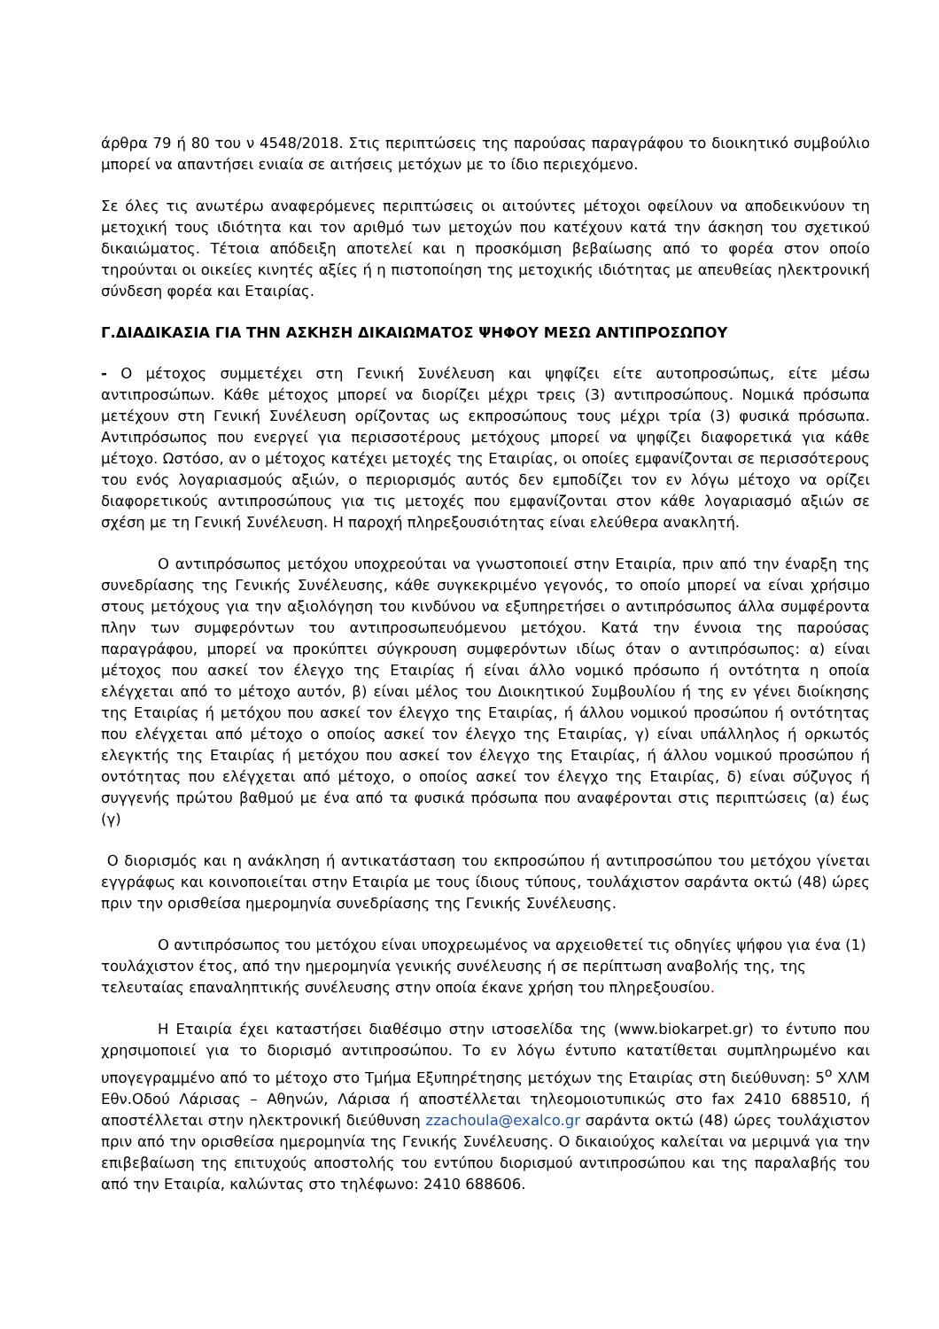άρθρα 79 ή 80 του ν 4548/2018. Στις περιπτώσεις της παρούσας παραγράφου το διοικητικό συμβούλιο μπορεί να απαντήσει ενιαία σε αιτήσεις μετόχων με το ίδιο περιεχόμενο.
Σε όλες τις ανωτέρω αναφερόμενες περιπτώσεις οι αιτούντες μέτοχοι οφείλουν να αποδεικνύουν τη μετοχική τους ιδιότητα και τον αριθμό των μετοχών που κατέχουν κατά την άσκηση του σχετικού δικαιώματος. Τέτοια απόδειξη αποτελεί και η προσκόμιση βεβαίωσης από το φορέα στον οποίο τηρούνται οι οικείες κινητές αξίες ή η πιστοποίηση της μετοχικής ιδιότητας με απευθείας ηλεκτρονική σύνδεση φορέα και Εταιρίας.
Γ.ΔΙΑΔΙΚΑΣΙΑ ΓΙΑ ΤΗΝ ΑΣΚΗΣΗ ΔΙΚΑΙΩΜΑΤΟΣ ΨΗΦΟΥ ΜΕΣΩ ΑΝΤΙΠΡΟΣΩΠΟΥ
- Ο μέτοχος συμμετέχει στη Γενική Συνέλευση και ψηφίζει είτε αυτοπροσώπως, είτε μέσω αντιπροσώπων. Κάθε μέτοχος μπορεί να διορίζει μέχρι τρεις (3) αντιπροσώπους. Νομικά πρόσωπα μετέχουν στη Γενική Συνέλευση ορίζοντας ως εκπροσώπους τους μέχρι τρία (3) φυσικά πρόσωπα. Αντιπρόσωπος που ενεργεί για περισσοτέρους μετόχους μπορεί να ψηφίζει διαφορετικά για κάθε μέτοχο. Ωστόσο, αν ο μέτοχος κατέχει μετοχές της Εταιρίας, οι οποίες εμφανίζονται σε περισσότερους του ενός λογαριασμούς αξιών, ο περιορισμός αυτός δεν εμποδίζει τον εν λόγω μέτοχο να ορίζει διαφορετικούς αντιπροσώπους για τις μετοχές που εμφανίζονται στον κάθε λογαριασμό αξιών σε σχέση με τη Γενική Συνέλευση. Η παροχή πληρεξουσιότητας είναι ελεύθερα ανακλητή.
Ο αντιπρόσωπος μετόχου υποχρεούται να γνωστοποιεί στην Εταιρία, πριν από την έναρξη της συνεδρίασης της Γενικής Συνέλευσης, κάθε συγκεκριμένο γεγονός, το οποίο μπορεί να είναι χρήσιμο στους μετόχους για την αξιολόγηση του κινδύνου να εξυπηρετήσει ο αντιπρόσωπος άλλα συμφέροντα πλην των συμφερόντων του αντιπροσωπευόμενου μετόχου. Κατά την έννοια της παρούσας παραγράφου, μπορεί να προκύπτει σύγκρουση συμφερόντων ιδίως όταν ο αντιπρόσωπος: α) είναι μέτοχος που ασκεί τον έλεγχο της Εταιρίας ή είναι άλλο νομικό πρόσωπο ή οντότητα η οποία ελέγχεται από το μέτοχο αυτόν, β) είναι μέλος του Διοικητικού Συμβουλίου ή της εν γένει διοίκησης της Εταιρίας ή μετόχου που ασκεί τον έλεγχο της Εταιρίας, ή άλλου νομικού προσώπου ή οντότητας που ελέγχεται από μέτοχο ο οποίος ασκεί τον έλεγχο της Εταιρίας, γ) είναι υπάλληλος ή ορκωτός ελεγκτής της Εταιρίας ή μετόχου που ασκεί τον έλεγχο της Εταιρίας, ή άλλου νομικού προσώπου ή οντότητας που ελέγχεται από μέτοχο, ο οποίος ασκεί τον έλεγχο της Εταιρίας, δ) είναι σύζυγος ή συγγενής πρώτου βαθμού με ένα από τα φυσικά πρόσωπα που αναφέρονται στις περιπτώσεις (α) έως (γ)
Ο διορισμός και η ανάκληση ή αντικατάσταση του εκπροσώπου ή αντιπροσώπου του μετόχου γίνεται εγγράφως και κοινοποιείται στην Εταιρία με τους ίδιους τύπους, τουλάχιστον σαράντα οκτώ (48) ώρες πριν την ορισθείσα ημερομηνία συνεδρίασης της Γενικής Συνέλευσης.
Ο αντιπρόσωπος του μετόχου είναι υποχρεωμένος να αρχειοθετεί τις οδηγίες ψήφου για ένα (1) τουλάχιστον έτος, από την ημερομηνία γενικής συνέλευσης ή σε περίπτωση αναβολής της, της τελευταίας επαναληπτικής συνέλευσης στην οποία έκανε χρήση του πληρεξουσίου.
Η Εταιρία έχει καταστήσει διαθέσιμο στην ιστοσελίδα της (www.biokarpet.gr) το έντυπο που χρησιμοποιεί για το διορισμό αντιπροσώπου. Το εν λόγω έντυπο κατατίθεται συμπληρωμένο και υπογεγραμμένο από το μέτοχο στο Τμήμα Εξυπηρέτησης μετόχων της Εταιρίας στη διεύθυνση: 5<sup>ο</sup> ΧΛΜ Εθν.Οδού Λάρισας – Αθηνών, Λάρισα ή αποστέλλεται τηλεομοιοτυπικώς στο fax 2410 688510, ή αποστέλλεται στην ηλεκτρονική διεύθυνση zzachoula@exalco.gr σαράντα οκτώ (48) ώρες τουλάχιστον πριν από την ορισθείσα ημερομηνία της Γενικής Συνέλευσης. Ο δικαιούχος καλείται να μεριμνά για την επιβεβαίωση της επιτυχούς αποστολής του εντύπου διορισμού αντιπροσώπου και της παραλαβής του από την Εταιρία, καλώντας στο τηλέφωνο: 2410 688606.